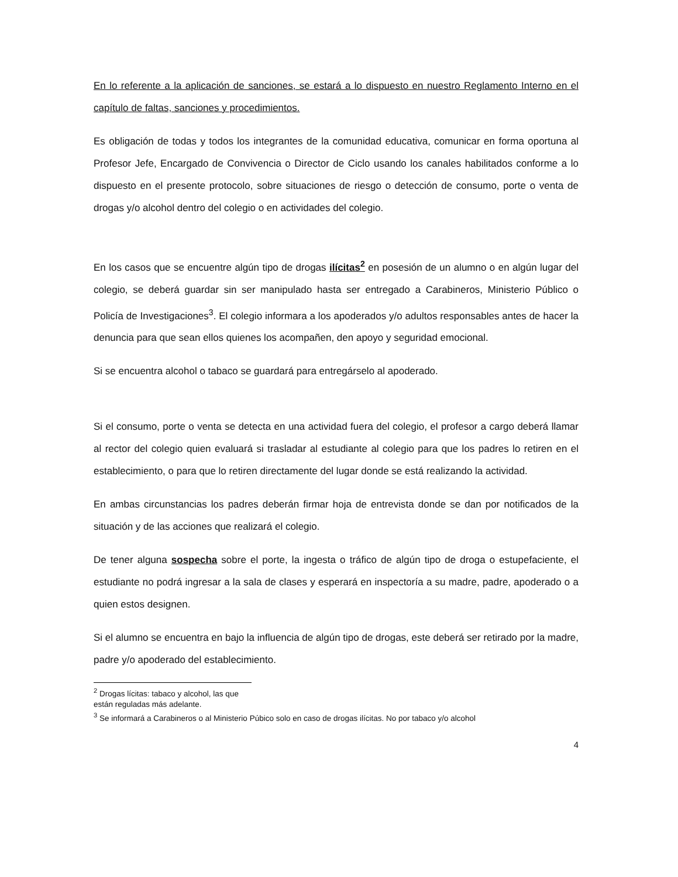En lo referente a la aplicación de sanciones, se estará a lo dispuesto en nuestro Reglamento Interno en el capítulo de faltas, sanciones y procedimientos.
Es obligación de todas y todos los integrantes de la comunidad educativa, comunicar en forma oportuna al Profesor Jefe, Encargado de Convivencia o Director de Ciclo usando los canales habilitados conforme a lo dispuesto en el presente protocolo, sobre situaciones de riesgo o detección de consumo, porte o venta de drogas y/o alcohol dentro del colegio o en actividades del colegio.
En los casos que se encuentre algún tipo de drogas ilícitas<sup>2</sup> en posesión de un alumno o en algún lugar del colegio, se deberá guardar sin ser manipulado hasta ser entregado a Carabineros, Ministerio Público o Policía de Investigaciones<sup>3</sup>. El colegio informara a los apoderados y/o adultos responsables antes de hacer la denuncia para que sean ellos quienes los acompañen, den apoyo y seguridad emocional.
Si se encuentra alcohol o tabaco se guardará para entregárselo al apoderado.
Si el consumo, porte o venta se detecta en una actividad fuera del colegio, el profesor a cargo deberá llamar al rector del colegio quien evaluará si trasladar al estudiante al colegio para que los padres lo retiren en el establecimiento, o para que lo retiren directamente del lugar donde se está realizando la actividad.
En ambas circunstancias los padres deberán firmar hoja de entrevista donde se dan por notificados de la situación y de las acciones que realizará el colegio.
De tener alguna sospecha sobre el porte, la ingesta o tráfico de algún tipo de droga o estupefaciente, el estudiante no podrá ingresar a la sala de clases y esperará en inspectoría a su madre, padre, apoderado o a quien estos designen.
Si el alumno se encuentra en bajo la influencia de algún tipo de drogas, este deberá ser retirado por la madre, padre y/o apoderado del establecimiento.
<sup>2</sup> Drogas lícitas: tabaco y alcohol, las que están reguladas más adelante.
<sup>3</sup> Se informará a Carabineros o al Ministerio Púbico solo en caso de drogas ilícitas. No por tabaco y/o alcohol
4